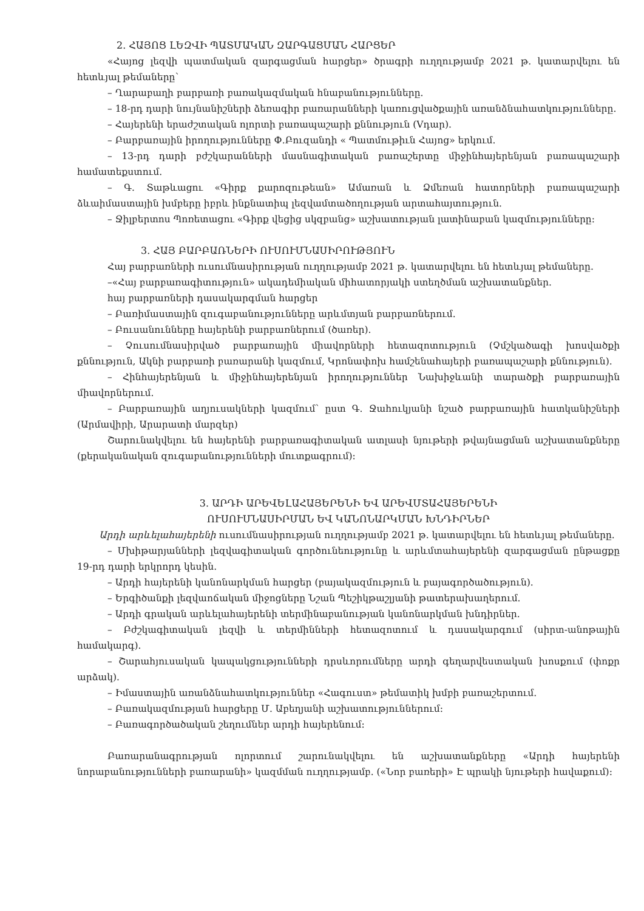2. ՀԱՅՈՑ ԼԵԶՎԻ ՊԱՏՄԱԿԱՆ ԶԱՐԳԱՑՄԱՆ ՀԱՐՑԵՐ
«Հայոց լեզվի պատմական զարգացման հարցեր» ծրագրի ուղղությամբ 2021 թ. կատարվելու են հետևյալ թեմաները՝
– Ղարաբաղի բարբառի բառակազմական հնաբանությունները.
– 18-րդ դարի նույնանիշների ձեռագիր բառարանների կառուցվածքային առանձնահատկությունները.
– Հայերենի երաժշտական ոլորտի բառապաշարի քննություն (Vդար).
– Բարբառային իրողությունները Փ.Բուզանդի « Պատմութիւն Հայոց» երկում.
– 13-րդ դարի բժշկարանների մասնագիտական բառաշերտը միջինհայերենյան բառապաշարի համատեքստում.
– Գ. Տաթևացու «Գիրք քարոզութեան» Ամառան և Ձմեռան հատորների բառապաշարի ձևաիմաստային խմբերը իբրև ինքնատիպ լեզվամտածողության արտահայտություն.
– Ջիլբերտոս Պոռետացու «Գիրք վեցից սկզբանց» աշխատության լատինաբան կազմությունները:
3. ՀԱՅ ԲԱՐԲԱՌՆԵՐԻ ՈՒՍՈՒՄՆԱՍԻՐՈՒԹՅՈՒՆ
Հայ բարբառների ուսումնասիրության ուղղությամբ 2021 թ. կատարվելու են հետևյալ թեմաները.
–«Հայ բարբառագիտություն» ակադեմիական միհատորյակի ստեղծման աշխատանքներ.
հայ բարբառների դասակարգման հարցեր
– Բառիմաստային զուգաբանությունները արևմտյան բարբառներում.
– Բուսանունները հայերենի բարբառներում (ծառեր).
– Չուսումնասիրված բարբառային միավորների հետազոտություն (Չմշկածագի խոսվածքի քննություն, Ակնի բարբառի բառարանի կազմում, Կրոնափոխ համշենահայերի բառապաշարի քննություն).
– Հինհայերենյան և միջինհայերենյան իրողություններ Նախիջևանի տարածքի բարբառային միավորներում.
– Բարբառային աղյուսակների կազմում՝ ըստ Գ. Ջահուկյանի նշած բարբառային հատկանիշների (Արմավիրի, Արարատի մարզեր)
Շարունակվելու են հայերենի բարբառագիտական ատլասի նյութերի թվայնացման աշխատանքները (քերականական զուգաբանությունների մուտքագրում):
3. ԱՐԴԻ ԱՐԵՎԵԼԱՀԱՅԵՐԵՆԻ ԵՎ ԱՐԵՎՄՏԱՀԱՅԵՐԵՆԻ
ՈՒՍՈՒՄՆԱՍԻՐՄԱՆ ԵՎ ԿԱՆՈՆԱՐԿՄԱՆ ԽՆԴԻՐՆԵՐ
Արդի արևելահայերենի ուսումնասիրության ուղղությամբ 2021 թ. կատարվելու են հետևյալ թեմաները.
– Մխիթարյանների լեզվագիտական գործունեությունը և արևմտահայերենի զարգացման ընթացքը 19-րդ դարի երկրորդ կեսին.
– Արդի հայերենի կանոնարկման հարցեր (բայակազմություն և բայագործածություն).
– Երգիծանքի լեզվաոճական միջոցները Նշան Պեշիկթաշլյանի թատերախաղերում.
– Արդի գրական արևելահայերենի տերմինաբանության կանոնարկման խնդիրներ.
– Բժշկագիտական լեզվի և տերմինների հետազոտում և դասակարգում (սիրտ-անոթային համակարգ).
– Շարահյուսական կապակցությունների դրսևորումները արդի գեղարվեստական խոսքում (փոքր արձակ).
– Իմաստային առանձնահատկություններ «Հագուստ» թեմատիկ խմբի բառաշերտում.
– Բառակազմության հարցերը Մ. Աբեղյանի աշխատություններում:
– Բառագործածական շեղումներ արդի հայերենում:
Բառարանագրության ոլորտում շարունակվելու են աշխատանքները «Արդի հայերենի նորաբանությունների բառարանի» կազմման ուղղությամբ. («Նոր բառերի» Է պրակի նյութերի հավաքում):